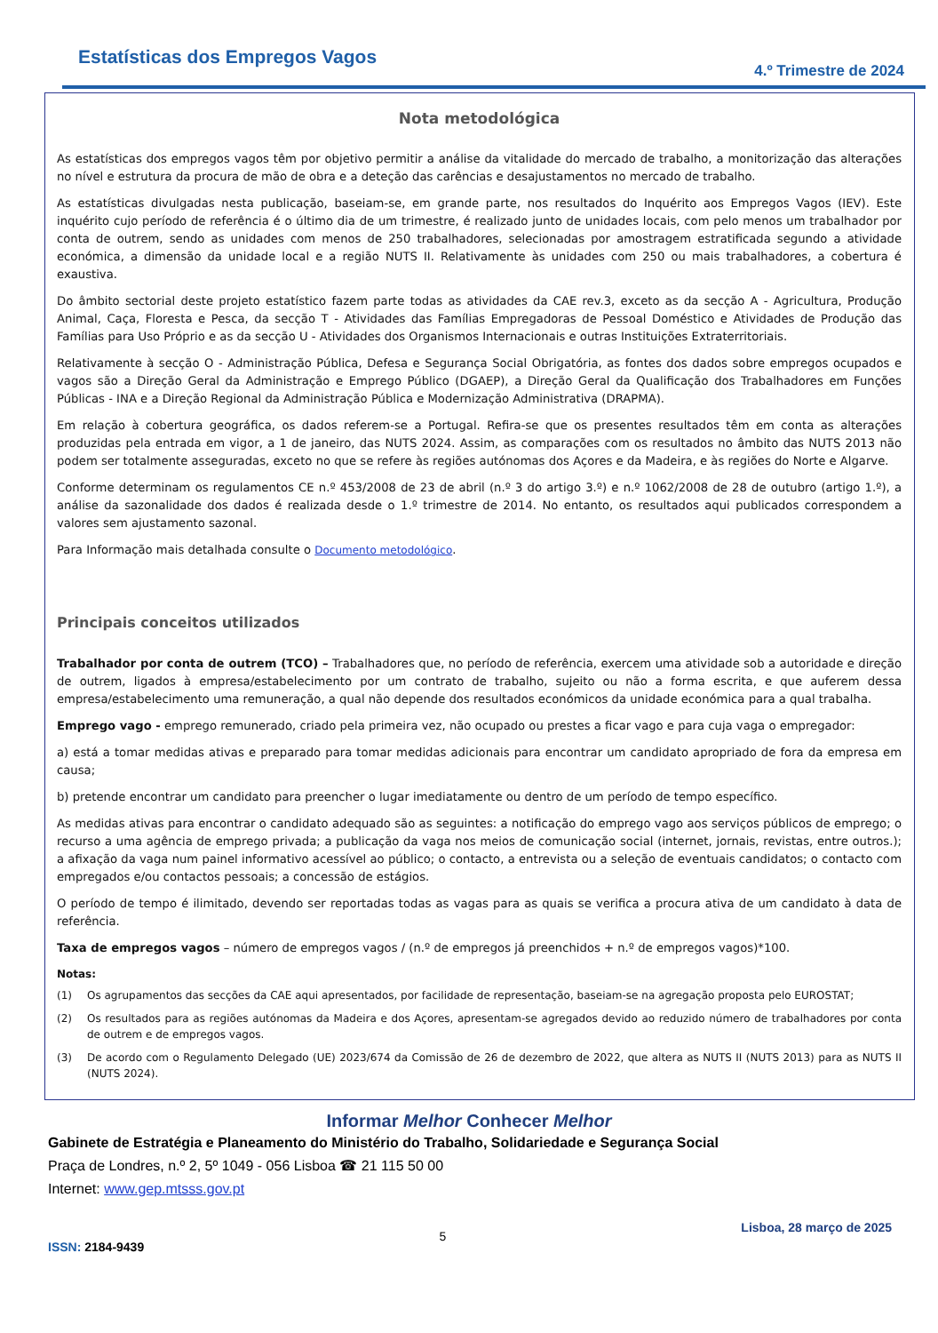Estatísticas dos Empregos Vagos
4.º Trimestre de 2024
Nota metodológica
As estatísticas dos empregos vagos têm por objetivo permitir a análise da vitalidade do mercado de trabalho, a monitorização das alterações no nível e estrutura da procura de mão de obra e a deteção das carências e desajustamentos no mercado de trabalho.
As estatísticas divulgadas nesta publicação, baseiam-se, em grande parte, nos resultados do Inquérito aos Empregos Vagos (IEV). Este inquérito cujo período de referência é o último dia de um trimestre, é realizado junto de unidades locais, com pelo menos um trabalhador por conta de outrem, sendo as unidades com menos de 250 trabalhadores, selecionadas por amostragem estratificada segundo a atividade económica, a dimensão da unidade local e a região NUTS II. Relativamente às unidades com 250 ou mais trabalhadores, a cobertura é exaustiva.
Do âmbito sectorial deste projeto estatístico fazem parte todas as atividades da CAE rev.3, exceto as da secção A - Agricultura, Produção Animal, Caça, Floresta e Pesca, da secção T - Atividades das Famílias Empregadoras de Pessoal Doméstico e Atividades de Produção das Famílias para Uso Próprio e as da secção U - Atividades dos Organismos Internacionais e outras Instituições Extraterritoriais.
Relativamente à secção O - Administração Pública, Defesa e Segurança Social Obrigatória, as fontes dos dados sobre empregos ocupados e vagos são a Direção Geral da Administração e Emprego Público (DGAEP), a Direção Geral da Qualificação dos Trabalhadores em Funções Públicas - INA e a Direção Regional da Administração Pública e Modernização Administrativa (DRAPMA).
Em relação à cobertura geográfica, os dados referem-se a Portugal. Refira-se que os presentes resultados têm em conta as alterações produzidas pela entrada em vigor, a 1 de janeiro, das NUTS 2024. Assim, as comparações com os resultados no âmbito das NUTS 2013 não podem ser totalmente asseguradas, exceto no que se refere às regiões autónomas dos Açores e da Madeira, e às regiões do Norte e Algarve.
Conforme determinam os regulamentos CE n.º 453/2008 de 23 de abril (n.º 3 do artigo 3.º) e n.º 1062/2008 de 28 de outubro (artigo 1.º), a análise da sazonalidade dos dados é realizada desde o 1.º trimestre de 2014. No entanto, os resultados aqui publicados correspondem a valores sem ajustamento sazonal.
Para Informação mais detalhada consulte o Documento metodológico.
Principais conceitos utilizados
Trabalhador por conta de outrem (TCO) – Trabalhadores que, no período de referência, exercem uma atividade sob a autoridade e direção de outrem, ligados à empresa/estabelecimento por um contrato de trabalho, sujeito ou não a forma escrita, e que auferem dessa empresa/estabelecimento uma remuneração, a qual não depende dos resultados económicos da unidade económica para a qual trabalha.
Emprego vago - emprego remunerado, criado pela primeira vez, não ocupado ou prestes a ficar vago e para cuja vaga o empregador:
a) está a tomar medidas ativas e preparado para tomar medidas adicionais para encontrar um candidato apropriado de fora da empresa em causa;
b) pretende encontrar um candidato para preencher o lugar imediatamente ou dentro de um período de tempo específico.
As medidas ativas para encontrar o candidato adequado são as seguintes: a notificação do emprego vago aos serviços públicos de emprego; o recurso a uma agência de emprego privada; a publicação da vaga nos meios de comunicação social (internet, jornais, revistas, entre outros.); a afixação da vaga num painel informativo acessível ao público; o contacto, a entrevista ou a seleção de eventuais candidatos; o contacto com empregados e/ou contactos pessoais; a concessão de estágios.
O período de tempo é ilimitado, devendo ser reportadas todas as vagas para as quais se verifica a procura ativa de um candidato à data de referência.
Taxa de empregos vagos – número de empregos vagos / (n.º de empregos já preenchidos + n.º de empregos vagos)*100.
Notas:
(1) Os agrupamentos das secções da CAE aqui apresentados, por facilidade de representação, baseiam-se na agregação proposta pelo EUROSTAT;
(2) Os resultados para as regiões autónomas da Madeira e dos Açores, apresentam-se agregados devido ao reduzido número de trabalhadores por conta de outrem e de empregos vagos.
(3) De acordo com o Regulamento Delegado (UE) 2023/674 da Comissão de 26 de dezembro de 2022, que altera as NUTS II (NUTS 2013) para as NUTS II (NUTS 2024).
Informar Melhor Conhecer Melhor
Gabinete de Estratégia e Planeamento do Ministério do Trabalho, Solidariedade e Segurança Social
Praça de Londres, n.º 2, 5º 1049 - 056 Lisboa ☎ 21 115 50 00
Internet: www.gep.mtsss.gov.pt
ISSN: 2184-9439
5
Lisboa, 28 março de 2025